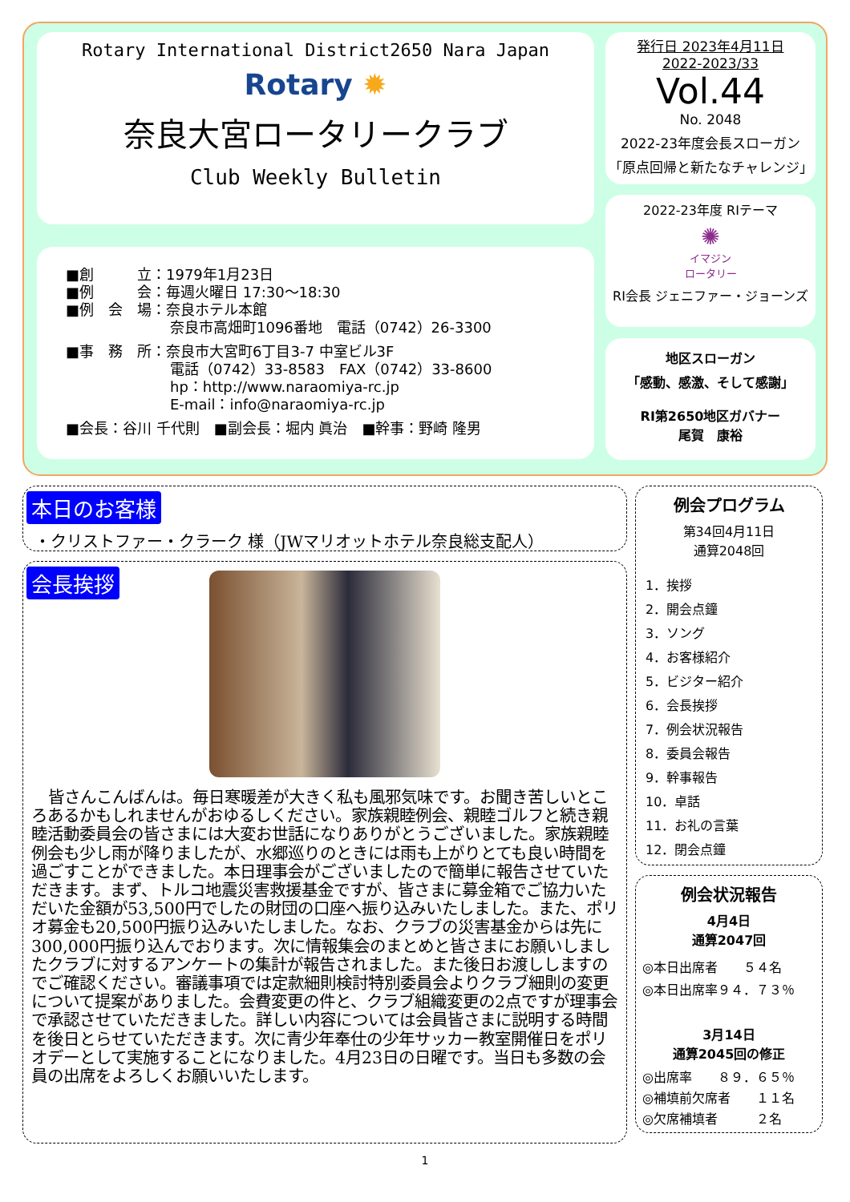Rotary International District2650 Nara Japan
Rotary ✹
奈良大宮ロータリークラブ
Club Weekly Bulletin
■創　　　立：1979年1月23日
■例　　　会：毎週火曜日 17:30～18:30
■例　会　場：奈良ホテル本館
奈良市高畑町1096番地　電話（0742）26-3300
■事　務　所：奈良市大宮町6丁目3-7 中室ビル3F
電話（0742）33-8583　FAX（0742）33-8600
hp：http://www.naraomiya-rc.jp
E-mail：info@naraomiya-rc.jp
■会長：谷川 千代則　■副会長：堀内 眞治　■幹事：野崎 隆男
発行日 2023年4月11日
2022-2023/33
Vol.44
No. 2048
2022-23年度会長スローガン
「原点回帰と新たなチャレンジ」
2022-23年度 RIテーマ
✺
イマジン
ロータリー
RI会長 ジェニファー・ジョーンズ
地区スローガン
「感動、感激、そして感謝」
RI第2650地区ガバナー
尾賀　康裕
本日のお客様
・クリストファー・クラーク 様（JWマリオットホテル奈良総支配人）
会長挨拶
皆さんこんばんは。毎日寒暖差が大きく私も風邪気味です。お聞き苦しいところあるかもしれませんがおゆるしください。家族親睦例会、親睦ゴルフと続き親睦活動委員会の皆さまには大変お世話になりありがとうございました。家族親睦例会も少し雨が降りましたが、水郷巡りのときには雨も上がりとても良い時間を過ごすことができました。本日理事会がございましたので簡単に報告させていただきます。まず、トルコ地震災害救援基金ですが、皆さまに募金箱でご協力いただいた金額が53,500円でしたの財団の口座へ振り込みいたしました。また、ポリオ募金も20,500円振り込みいたしました。なお、クラブの災害基金からは先に300,000円振り込んでおります。次に情報集会のまとめと皆さまにお願いしましたクラブに対するアンケートの集計が報告されました。また後日お渡ししますのでご確認ください。審議事項では定款細則検討特別委員会よりクラブ細則の変更について提案がありました。会費変更の件と、クラブ組織変更の2点ですが理事会で承認させていただきました。詳しい内容については会員皆さまに説明する時間を後日とらせていただきます。次に青少年奉仕の少年サッカー教室開催日をポリオデーとして実施することになりました。4月23日の日曜です。当日も多数の会員の出席をよろしくお願いいたします。
例会プログラム
第34回4月11日
通算2048回
1．挨拶
2．開会点鐘
3．ソング
4．お客様紹介
5．ビジター紹介
6．会長挨拶
7．例会状況報告
8．委員会報告
9．幹事報告
10．卓話
11．お礼の言葉
12．閉会点鐘
例会状況報告
4月4日
通算2047回
◎本日出席者　　５４名
◎本日出席率９４．７３％
3月14日
通算2045回の修正
◎出席率　　８９．６５％
◎補填前欠席者　　１１名
◎欠席補填者　　　２名
1